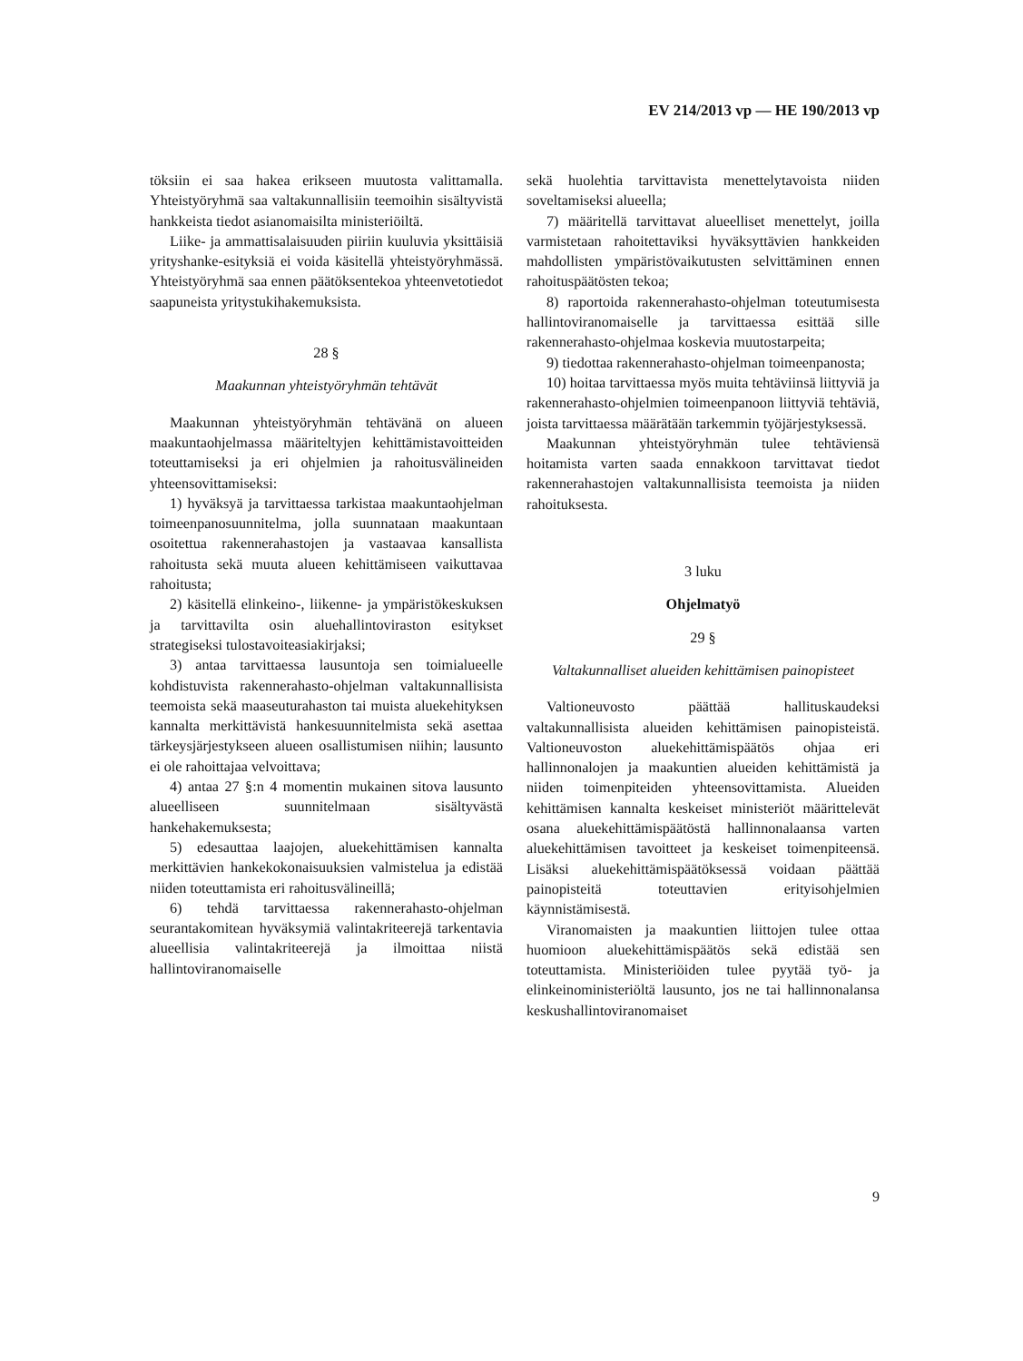EV 214/2013 vp — HE 190/2013 vp
töksiin ei saa hakea erikseen muutosta valittamalla. Yhteistyöryhmä saa valtakunnallisiin teemoihin sisältyvistä hankkeista tiedot asianomaisilta ministeriöiltä.
Liike- ja ammattisalaisuuden piiriin kuuluvia yksittäisiä yrityshanke-esityksiä ei voida käsitellä yhteistyöryhmässä. Yhteistyöryhmä saa ennen päätöksentekoa yhteenvetotiedot saapuneista yritystukihakemuksista.
28 §
Maakunnan yhteistyöryhmän tehtävät
Maakunnan yhteistyöryhmän tehtävänä on alueen maakuntaohjelmassa määriteltyjen kehittämistavoitteiden toteuttamiseksi ja eri ohjelmien ja rahoitusvälineiden yhteensovittamiseksi:
1) hyväksyä ja tarvittaessa tarkistaa maakuntaohjelman toimeenpanosuunnitelma, jolla suunnataan maakuntaan osoitettua rakennerahastojen ja vastaavaa kansallista rahoitusta sekä muuta alueen kehittämiseen vaikuttavaa rahoitusta;
2) käsitellä elinkeino-, liikenne- ja ympäristökeskuksen ja tarvittavilta osin aluehallintoviraston esitykset strategiseksi tulostavoiteasiakirjaksi;
3) antaa tarvittaessa lausuntoja sen toimialueelle kohdistuvista rakennerahasto-ohjelman valtakunnallisista teemoista sekä maaseuturahaston tai muista aluekehityksen kannalta merkittävistä hankesuunnitelmista sekä asettaa tärkeysjärjestykseen alueen osallistumisen niihin; lausunto ei ole rahoittajaa velvoittava;
4) antaa 27 §:n 4 momentin mukainen sitova lausunto alueelliseen suunnitelmaan sisältyvästä hankehakemuksesta;
5) edesauttaa laajojen, aluekehittämisen kannalta merkittävien hankekokonaisuuksien valmistelua ja edistää niiden toteuttamista eri rahoitusvälineillä;
6) tehdä tarvittaessa rakennerahasto-ohjelman seurantakomitean hyväksymiä valintakriteerejä tarkentavia alueellisia valintakriteerejä ja ilmoittaa niistä hallintoviranomaiselle
sekä huolehtia tarvittavista menettelytavoista niiden soveltamiseksi alueella;
7) määritellä tarvittavat alueelliset menettelyt, joilla varmistetaan rahoitettaviksi hyväksyttävien hankkeiden mahdollisten ympäristövaikutusten selvittäminen ennen rahoituspäätösten tekoa;
8) raportoida rakennerahasto-ohjelman toteutumisesta hallintoviranomaiselle ja tarvittaessa esittää sille rakennerahasto-ohjelmaa koskevia muutostarpeita;
9) tiedottaa rakennerahasto-ohjelman toimeenpanosta;
10) hoitaa tarvittaessa myös muita tehtäviinsä liittyviä ja rakennerahasto-ohjelmien toimeenpanoon liittyviä tehtäviä, joista tarvittaessa määrätään tarkemmin työjärjestyksessä.
Maakunnan yhteistyöryhmän tulee tehtäviensä hoitamista varten saada ennakkoon tarvittavat tiedot rakennerahastojen valtakunnallisista teemoista ja niiden rahoituksesta.
3 luku
Ohjelmatyö
29 §
Valtakunnalliset alueiden kehittämisen painopisteet
Valtioneuvosto päättää hallituskaudeksi valtakunnallisista alueiden kehittämisen painopisteistä. Valtioneuvoston aluekehittämispäätös ohjaa eri hallinnonalojen ja maakuntien alueiden kehittämistä ja niiden toimenpiteiden yhteensovittamista. Alueiden kehittämisen kannalta keskeiset ministeriöt määrittelevät osana aluekehittämispäätöstä hallinnonalaansa varten aluekehittämisen tavoitteet ja keskeiset toimenpiteensä. Lisäksi aluekehittämispäätöksessä voidaan päättää painopisteitä toteuttavien erityisohjelmien käynnistämisestä.
Viranomaisten ja maakuntien liittojen tulee ottaa huomioon aluekehittämispäätös sekä edistää sen toteuttamista. Ministeriöiden tulee pyytää työ- ja elinkeinoministeriöltä lausunto, jos ne tai hallinnonalansa keskushallintoviranomaiset
9